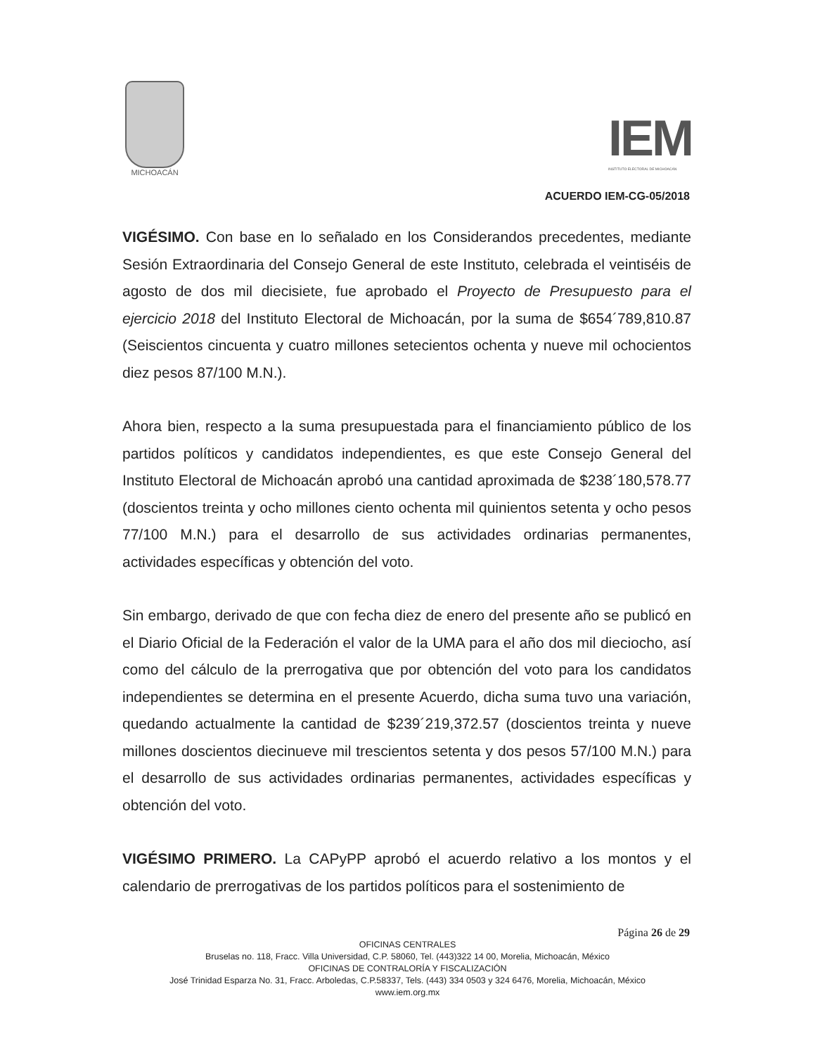MICHOACÁN
IEM
INSTITUTO ELECTORAL DE MICHOACÁN
ACUERDO IEM-CG-05/2018
VIGÉSIMO. Con base en lo señalado en los Considerandos precedentes, mediante Sesión Extraordinaria del Consejo General de este Instituto, celebrada el veintiséis de agosto de dos mil diecisiete, fue aprobado el Proyecto de Presupuesto para el ejercicio 2018 del Instituto Electoral de Michoacán, por la suma de $654´789,810.87 (Seiscientos cincuenta y cuatro millones setecientos ochenta y nueve mil ochocientos diez pesos 87/100 M.N.).
Ahora bien, respecto a la suma presupuestada para el financiamiento público de los partidos políticos y candidatos independientes, es que este Consejo General del Instituto Electoral de Michoacán aprobó una cantidad aproximada de $238´180,578.77 (doscientos treinta y ocho millones ciento ochenta mil quinientos setenta y ocho pesos 77/100 M.N.) para el desarrollo de sus actividades ordinarias permanentes, actividades específicas y obtención del voto.
Sin embargo, derivado de que con fecha diez de enero del presente año se publicó en el Diario Oficial de la Federación el valor de la UMA para el año dos mil dieciocho, así como del cálculo de la prerrogativa que por obtención del voto para los candidatos independientes se determina en el presente Acuerdo, dicha suma tuvo una variación, quedando actualmente la cantidad de $239´219,372.57 (doscientos treinta y nueve millones doscientos diecinueve mil trescientos setenta y dos pesos 57/100 M.N.) para el desarrollo de sus actividades ordinarias permanentes, actividades específicas y obtención del voto.
VIGÉSIMO PRIMERO. La CAPyPP aprobó el acuerdo relativo a los montos y el calendario de prerrogativas de los partidos políticos para el sostenimiento de
Página 26 de 29
OFICINAS CENTRALES
Bruselas no. 118, Fracc. Villa Universidad, C.P. 58060, Tel. (443)322 14 00, Morelia, Michoacán, México
OFICINAS DE CONTRALORÍA Y FISCALIZACIÓN
José Trinidad Esparza No. 31, Fracc. Arboledas, C.P.58337, Tels. (443) 334 0503 y 324 6476, Morelia, Michoacán, México
www.iem.org.mx